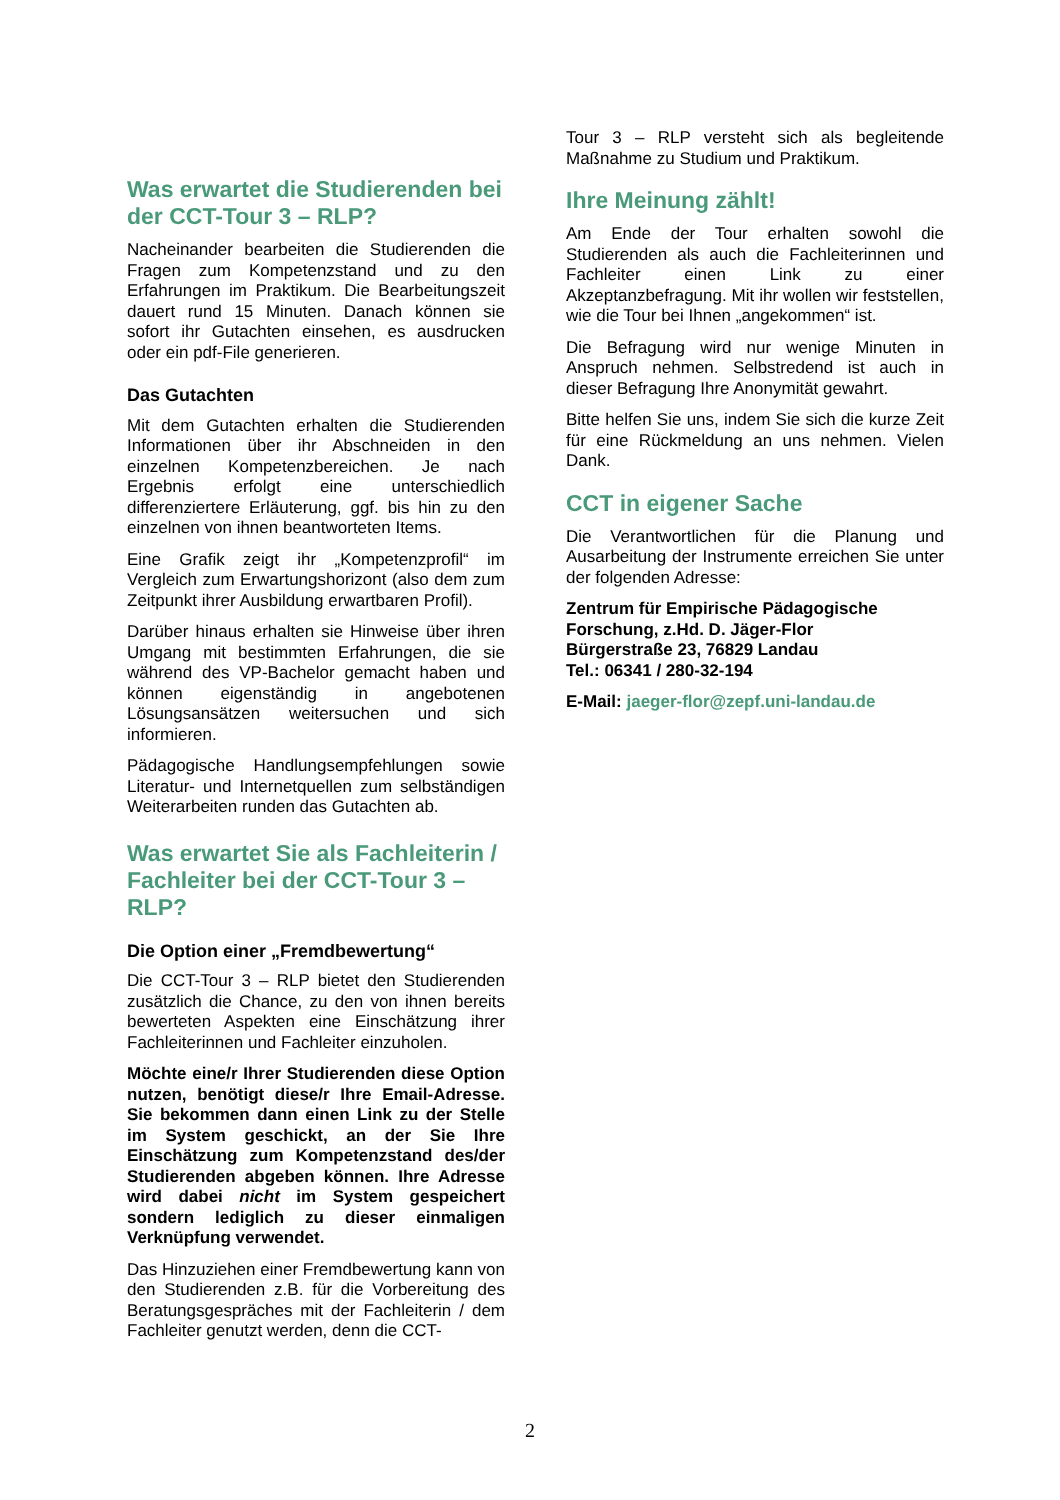Was erwartet die Studierenden bei der CCT-Tour 3 – RLP?
Nacheinander bearbeiten die Studierenden die Fragen zum Kompetenzstand und zu den Erfahrungen im Praktikum. Die Bearbeitungszeit dauert rund 15 Minuten. Danach können sie sofort ihr Gutachten einsehen, es ausdrucken oder ein pdf-File generieren.
Das Gutachten
Mit dem Gutachten erhalten die Studierenden Informationen über ihr Abschneiden in den einzelnen Kompetenzbereichen. Je nach Ergebnis erfolgt eine unterschiedlich differenziertere Erläuterung, ggf. bis hin zu den einzelnen von ihnen beantworteten Items.
Eine Grafik zeigt ihr „Kompetenzprofil“ im Vergleich zum Erwartungshorizont (also dem zum Zeitpunkt ihrer Ausbildung erwartbaren Profil).
Darüber hinaus erhalten sie Hinweise über ihren Umgang mit bestimmten Erfahrungen, die sie während des VP-Bachelor gemacht haben und können eigenständig in angebotenen Lösungsansätzen weitersuchen und sich informieren.
Pädagogische Handlungsempfehlungen sowie Literatur- und Internetquellen zum selbständigen Weiterarbeiten runden das Gutachten ab.
Was erwartet Sie als Fachleiterin / Fachleiter bei der CCT-Tour 3 – RLP?
Die Option einer „Fremdbewertung“
Die CCT-Tour 3 – RLP bietet den Studierenden zusätzlich die Chance, zu den von ihnen bereits bewerteten Aspekten eine Einschätzung ihrer Fachleiterinnen und Fachleiter einzuholen.
Möchte eine/r Ihrer Studierenden diese Option nutzen, benötigt diese/r Ihre Email-Adresse. Sie bekommen dann einen Link zu der Stelle im System geschickt, an der Sie Ihre Einschätzung zum Kompetenzstand des/der Studierenden abgeben können. Ihre Adresse wird dabei nicht im System gespeichert sondern lediglich zu dieser einmaligen Verknüpfung verwendet.
Das Hinzuziehen einer Fremdbewertung kann von den Studierenden z.B. für die Vorbereitung des Beratungsgespräches mit der Fachleiterin / dem Fachleiter genutzt werden, denn die CCT-
Tour 3 – RLP versteht sich als begleitende Maßnahme zu Studium und Praktikum.
Ihre Meinung zählt!
Am Ende der Tour erhalten sowohl die Studierenden als auch die Fachleiterinnen und Fachleiter einen Link zu einer Akzeptanzbefragung. Mit ihr wollen wir feststellen, wie die Tour bei Ihnen „angekommen“ ist.
Die Befragung wird nur wenige Minuten in Anspruch nehmen. Selbstredend ist auch in dieser Befragung Ihre Anonymität gewahrt.
Bitte helfen Sie uns, indem Sie sich die kurze Zeit für eine Rückmeldung an uns nehmen. Vielen Dank.
CCT in eigener Sache
Die Verantwortlichen für die Planung und Ausarbeitung der Instrumente erreichen Sie unter der folgenden Adresse:
Zentrum für Empirische Pädagogische Forschung, z.Hd. D. Jäger-Flor
Bürgerstraße 23, 76829 Landau
Tel.: 06341 / 280-32-194
E-Mail: jaeger-flor@zepf.uni-landau.de
2